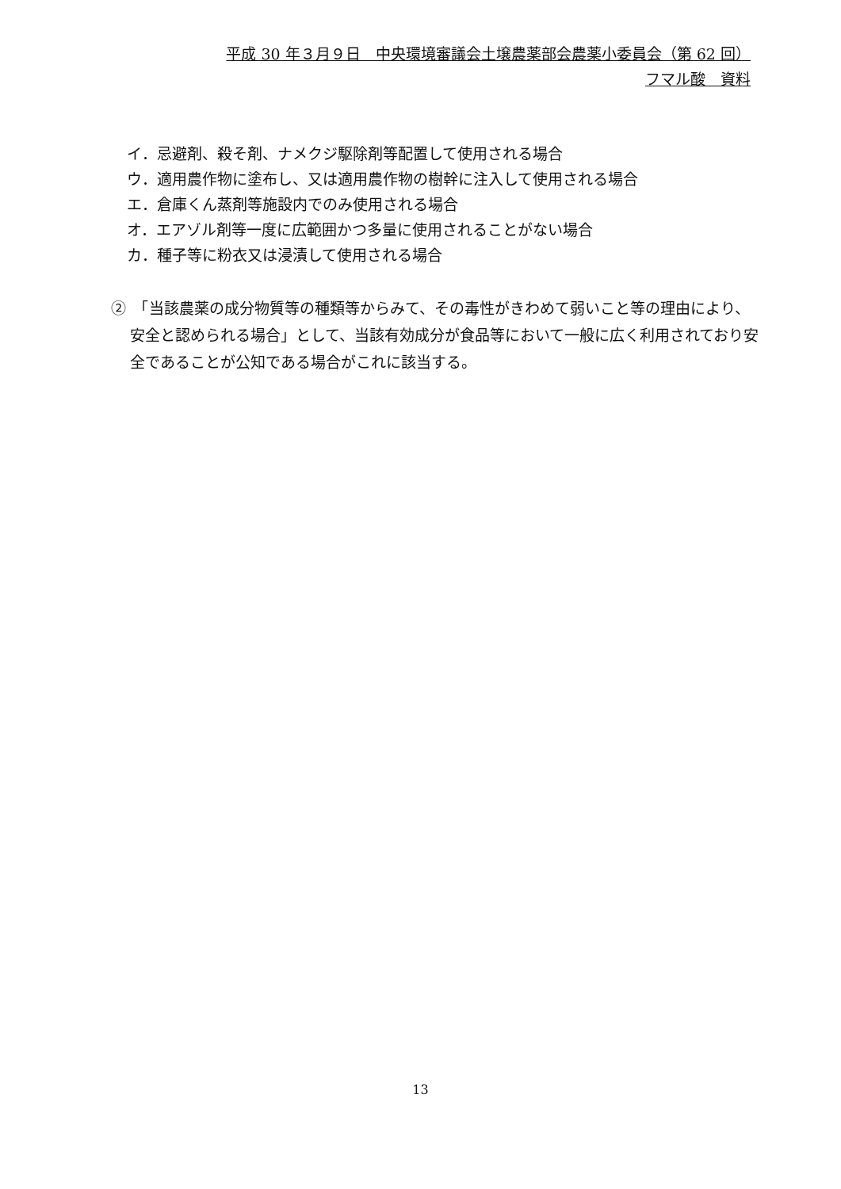平成 30 年３月９日　中央環境審議会土壌農薬部会農薬小委員会（第 62 回）
フマル酸　資料
イ．忌避剤、殺そ剤、ナメクジ駆除剤等配置して使用される場合
ウ．適用農作物に塗布し、又は適用農作物の樹幹に注入して使用される場合
エ．倉庫くん蒸剤等施設内でのみ使用される場合
オ．エアゾル剤等一度に広範囲かつ多量に使用されることがない場合
カ．種子等に粉衣又は浸漬して使用される場合
②　「当該農薬の成分物質等の種類等からみて、その毒性がきわめて弱いこと等の理由により、安全と認められる場合」として、当該有効成分が食品等において一般に広く利用されており安全であることが公知である場合がこれに該当する。
13